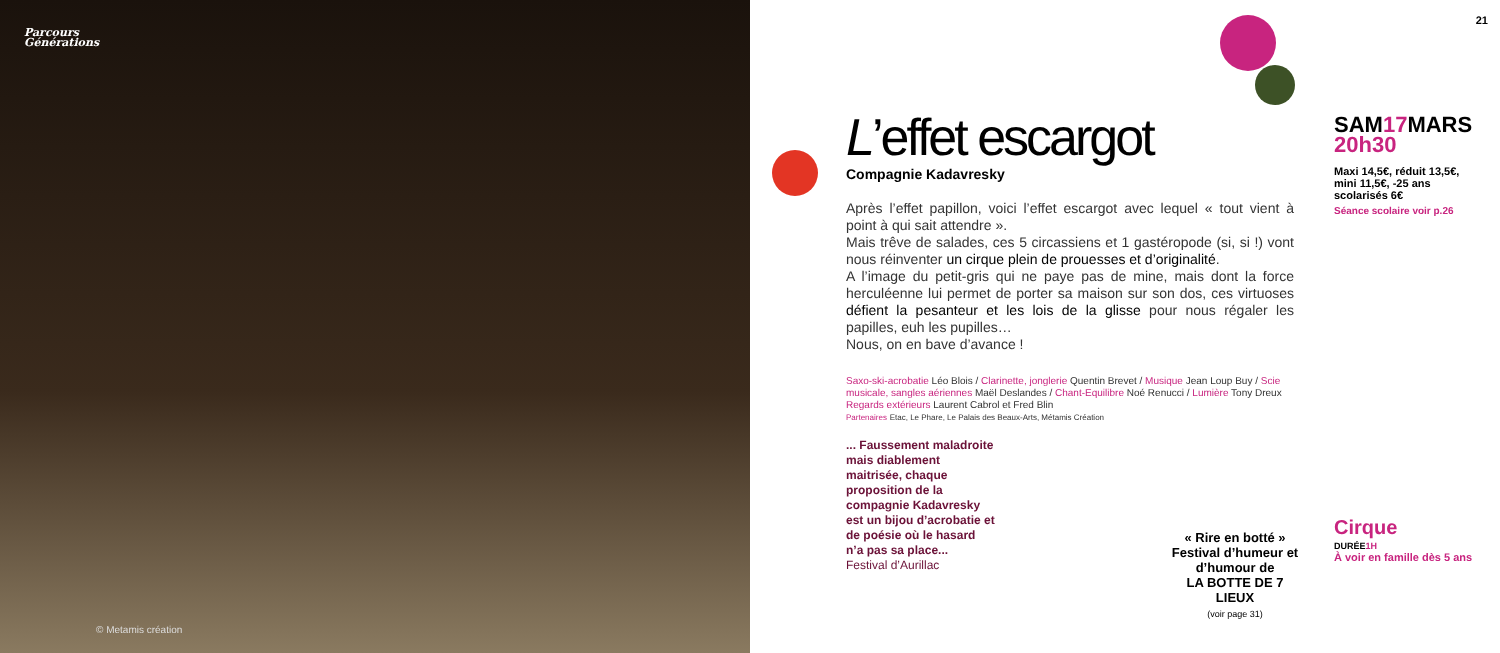Parcours
Générations
© Metamis création
21
L’effet escargot
Compagnie Kadavresky
Après l’effet papillon, voici l’effet escargot avec lequel « tout vient à point à qui sait attendre ».
Mais trêve de salades, ces 5 circassiens et 1 gastéropode (si, si !) vont nous réinventer un cirque plein de prouesses et d’originalité.
A l’image du petit-gris qui ne paye pas de mine, mais dont la force herculéenne lui permet de porter sa maison sur son dos, ces virtuoses défient la pesanteur et les lois de la glisse pour nous régaler les papilles, euh les pupilles…
Nous, on en bave d’avance !
Saxo-ski-acrobatie Léo Blois / Clarinette, jonglerie Quentin Brevet / Musique Jean Loup Buy / Scie musicale, sangles aériennes Maël Deslandes / Chant-Equilibre Noé Renucci / Lumière Tony Dreux
Regards extérieurs Laurent Cabrol et Fred Blin
Partenaires Etac, Le Phare, Le Palais des Beaux-Arts, Métamis Création
... Faussement maladroite mais diablement maitrisée, chaque proposition de la compagnie Kadavresky est un bijou d’acrobatie et de poésie où le hasard n’a pas sa place...
Festival d’Aurillac
« Rire en botté »
Festival d’humeur et d’humour de
LA BOTTE DE 7 LIEUX
(voir page 31)
SAM17 MARS
20h30
Maxi 14,5€, réduit 13,5€, mini 11,5€, -25 ans scolarisés 6€
Séance scolaire voir p.26
Cirque
DURÉE 1H
À voir en famille dès 5 ans